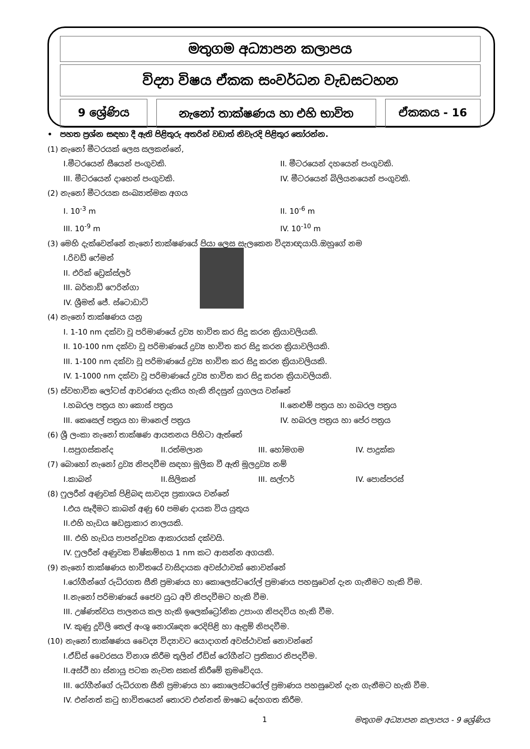මතුගම අධ්‍යාපන කලාපය
විද්‍යා විෂය ඒකක සංවර්ධන වැඩසටහන
9 ශ්‍රේණිය නැනෝ තාක්ෂණය හා එහි භාවිත ඒකකය - 16
• පහත ප්‍රශ්න සඳහා දී ඇති පිළිතුරු අතරින් වඩාත් නිවැරදි පිළිතුර තෝරන්න.
(1) නැනෝ මීටරයක් ලෙස සලකන්නේ,
I.මීටරයෙන් සීයෙන් පංගුවකි. II. මීටරයෙන් දහයෙන් පංගුවකි.
III. මීටරයෙන් දාහෙන් පංගුවකි. IV. මීටරයෙන් බිලියනයෙන් පංගුවකි.
(2) නැනෝ මීටරයක සංඛ්‍යාත්මක අගය
I. 10<sup>-3</sup> m II. 10<sup>-6</sup> m
III. 10<sup>-9</sup> m IV. 10<sup>-10</sup> m
(3) මෙහි දැක්වෙන්නේ නැනෝ තාක්ෂණයේ පියා ලෙස සැලකෙන විද්‍යාඥයායි.ඔහුගේ නම
I.රිචඩ් ෆේමන්
II. එරික් ඩ්‍රෙක්ස්ලර්
III. බර්නාඩ් ෆෙරින්ගා
IV. ශ්‍රීමත් ජේ. ස්ටොඩාට්
(4) නැනෝ තාක්ෂණය යනු
I. 1-10 nm දක්වා වූ පරිමාණයේ ද්‍රව්‍ය භාවිත කර සිදු කරන ක්‍රියාවලියකි.
II. 10-100 nm දක්වා වූ පරිමාණයේ ද්‍රව්‍ය භාවිත කර සිදු කරන ක්‍රියාවලියකි.
III. 1-100 nm දක්වා වූ පරිමාණයේ ද්‍රව්‍ය භාවිත කර සිදු කරන ක්‍රියාවලියකි.
IV. 1-1000 nm දක්වා වූ පරිමාණයේ ද්‍රව්‍ය භාවිත කර සිදු කරන ක්‍රියාවලියකි.
(5) ස්වභාවික ලෝටස් ආවරණය දැකිය හැකි නිදසුන් යුගලය වන්නේ
I.හබරල පත්‍රය හා කොස් පත්‍රය II.නෙළුම් පත්‍රය හා හබරල පත්‍රය
III. කෙසෙල් පත්‍රය හා මානෙල් පත්‍රය IV. හබරල පත්‍රය හා පේර පත්‍රය
(6) ශ්‍රී ලංකා නැනෝ තාක්ෂණ ආයතනය පිහිටා ඇත්තේ
I.සපුගස්කන්ද II.රත්මලාන III. හෝමගම IV. පාදුක්ක
(7) බොහෝ නැනෝ ද්‍රව්‍ය නිපදවීම සඳහා මූලික වී ඇති මූලද්‍රව්‍ය නම්
I.කාබන් II.සිලිකන් III. සල්ෆර් IV. පොස්පරස්
(8) ෆුලරීන් අණුවක් පිළිබඳ සාවද්‍ය ප්‍රකාශය වන්නේ
I.එය සෑදීමට කාබන් අණු 60 පමණ දායක විය යුතුය
II.එහි හැඩය ෂඩස්‍රාකාර නාලයකි.
III. එහි හැඩය පාපන්දුවක ආකාරයක් දක්වයි.
IV. ෆුලරීන් අණුවක විෂ්කම්භය 1 nm කට ආසන්න අගයකි.
(9) නැනෝ තාක්ෂණය භාවිතයේ වාසිදායක අවස්ථාවක් නොවන්නේ
I.රෝගීන්ගේ රුධිරගත සීනි ප්‍රමාණය හා කොලෙස්ටරෝල් ප්‍රමාණය පහසුවෙන් දැන ගැනීමට හැකි වීම.
II.නැනෝ පරිමාණයේ ජෛව යුධ අවි නිපදවීමට හැකි වීම.
III. උෂ්ණත්වය පාලනය කල හැකි ඉලෙක්ට්‍රෝනික උපාංග නිපදවිය හැකි වීම.
IV. කුණු දූවිලි තෙල් අංශු නොරැඳෙන රෙදිපිළි හා ඇඳුම් නිපදවීම.
(10) නැනෝ තාක්ෂණය වෛද්‍ය විද්‍යාවට යොදාගත් අවස්ථාවක් නොවන්නේ
I.ඒඩ්ස් වෛරසය විනාශ කිරීම තුලින් ඒඩ්ස් රෝගීන්ට ප්‍රතිකාර නිපදවීම.
II.අස්ථි හා ස්නායු පටක නැවත සකස් කිරීමේ ක්‍රමවේදය.
III. රෝගීන්ගේ රුධිරගත සීනි ප්‍රමාණය හා කොලෙස්ටරෝල් ප්‍රමාණය පහසුවෙන් දැන ගැනීමට හැකි වීම.
IV. එන්නත් කටු භාවිතයෙන් තොරව එන්නත් ඖෂධ දේහගත කිරීම.
1 මතුගම අධ්‍යාපන කලාපය - 9 ශ්‍රේණිය